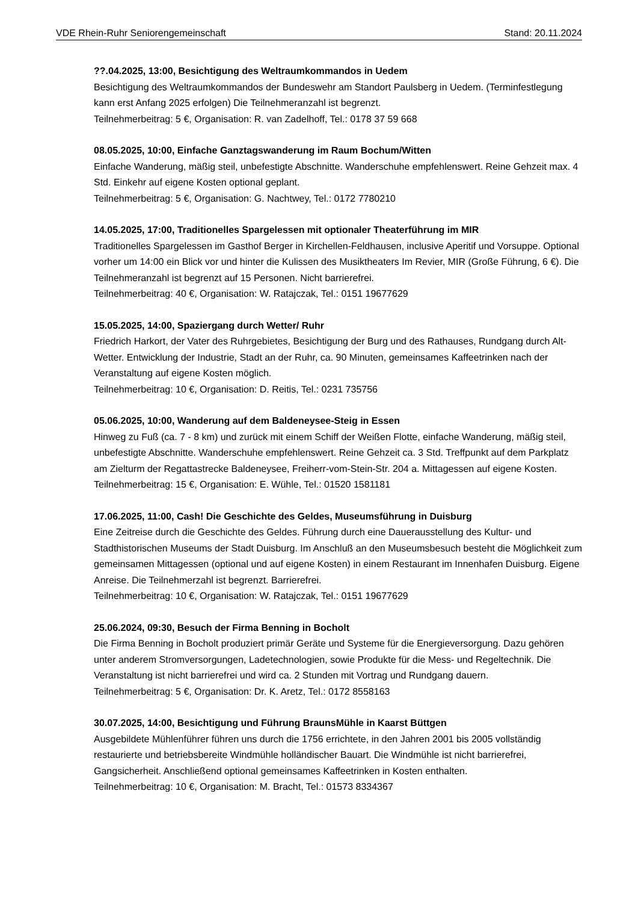VDE Rhein-Ruhr Seniorengemeinschaft Stand: 20.11.2024
??.04.2025, 13:00, Besichtigung des Weltraumkommandos in Uedem
Besichtigung des Weltraumkommandos der Bundeswehr am Standort Paulsberg in Uedem. (Terminfestlegung kann erst Anfang 2025 erfolgen) Die Teilnehmeranzahl ist begrenzt.
Teilnehmerbeitrag: 5 €, Organisation: R. van Zadelhoff, Tel.: 0178 37 59 668
08.05.2025, 10:00, Einfache Ganztagswanderung im Raum Bochum/Witten
Einfache Wanderung, mäßig steil, unbefestigte Abschnitte. Wanderschuhe empfehlenswert. Reine Gehzeit max. 4 Std. Einkehr auf eigene Kosten optional geplant.
Teilnehmerbeitrag: 5 €, Organisation: G. Nachtwey, Tel.: 0172 7780210
14.05.2025, 17:00, Traditionelles Spargelessen mit optionaler Theaterführung im MIR
Traditionelles Spargelessen im Gasthof Berger in Kirchellen-Feldhausen, inclusive Aperitif und Vorsuppe. Optional vorher um 14:00 ein Blick vor und hinter die Kulissen des Musiktheaters Im Revier, MIR (Große Führung, 6 €). Die Teilnehmeranzahl ist begrenzt auf 15 Personen. Nicht barrierefrei.
Teilnehmerbeitrag: 40 €, Organisation: W. Ratajczak, Tel.: 0151 19677629
15.05.2025, 14:00, Spaziergang durch Wetter/ Ruhr
Friedrich Harkort, der Vater des Ruhrgebietes, Besichtigung der Burg und des Rathauses, Rundgang durch Alt-Wetter. Entwicklung der Industrie, Stadt an der Ruhr, ca. 90 Minuten, gemeinsames Kaffeetrinken nach der Veranstaltung auf eigene Kosten möglich.
Teilnehmerbeitrag: 10 €, Organisation: D. Reitis, Tel.: 0231 735756
05.06.2025, 10:00, Wanderung auf dem Baldeneysee-Steig in Essen
Hinweg zu Fuß (ca. 7 - 8 km) und zurück mit einem Schiff der Weißen Flotte, einfache Wanderung, mäßig steil, unbefestigte Abschnitte. Wanderschuhe empfehlenswert. Reine Gehzeit ca. 3 Std. Treffpunkt auf dem Parkplatz am Zielturm der Regattastrecke Baldeneysee, Freiherr-vom-Stein-Str. 204 a. Mittagessen auf eigene Kosten.
Teilnehmerbeitrag: 15 €, Organisation: E. Wühle, Tel.: 01520 1581181
17.06.2025, 11:00, Cash! Die Geschichte des Geldes, Museumsführung in Duisburg
Eine Zeitreise durch die Geschichte des Geldes. Führung durch eine Dauerausstellung des Kultur- und Stadthistorischen Museums der Stadt Duisburg. Im Anschluß an den Museumsbesuch besteht die Möglichkeit zum gemeinsamen Mittagessen (optional und auf eigene Kosten) in einem Restaurant im Innenhafen Duisburg. Eigene Anreise. Die Teilnehmerzahl ist begrenzt. Barrierefrei.
Teilnehmerbeitrag: 10 €, Organisation: W. Ratajczak, Tel.: 0151 19677629
25.06.2024, 09:30, Besuch der Firma Benning in Bocholt
Die Firma Benning in Bocholt produziert primär Geräte und Systeme für die Energieversorgung. Dazu gehören unter anderem Stromversorgungen, Ladetechnologien, sowie Produkte für die Mess- und Regeltechnik. Die Veranstaltung ist nicht barrierefrei und wird ca. 2 Stunden mit Vortrag und Rundgang dauern.
Teilnehmerbeitrag: 5 €, Organisation: Dr. K. Aretz, Tel.: 0172 8558163
30.07.2025, 14:00, Besichtigung und Führung BraunsMühle in Kaarst Büttgen
Ausgebildete Mühlenführer führen uns durch die 1756 errichtete, in den Jahren 2001 bis 2005 vollständig restaurierte und betriebsbereite Windmühle holländischer Bauart. Die Windmühle ist nicht barrierefrei, Gangsicherheit. Anschließend optional gemeinsames Kaffeetrinken in Kosten enthalten.
Teilnehmerbeitrag: 10 €, Organisation: M. Bracht, Tel.: 01573 8334367